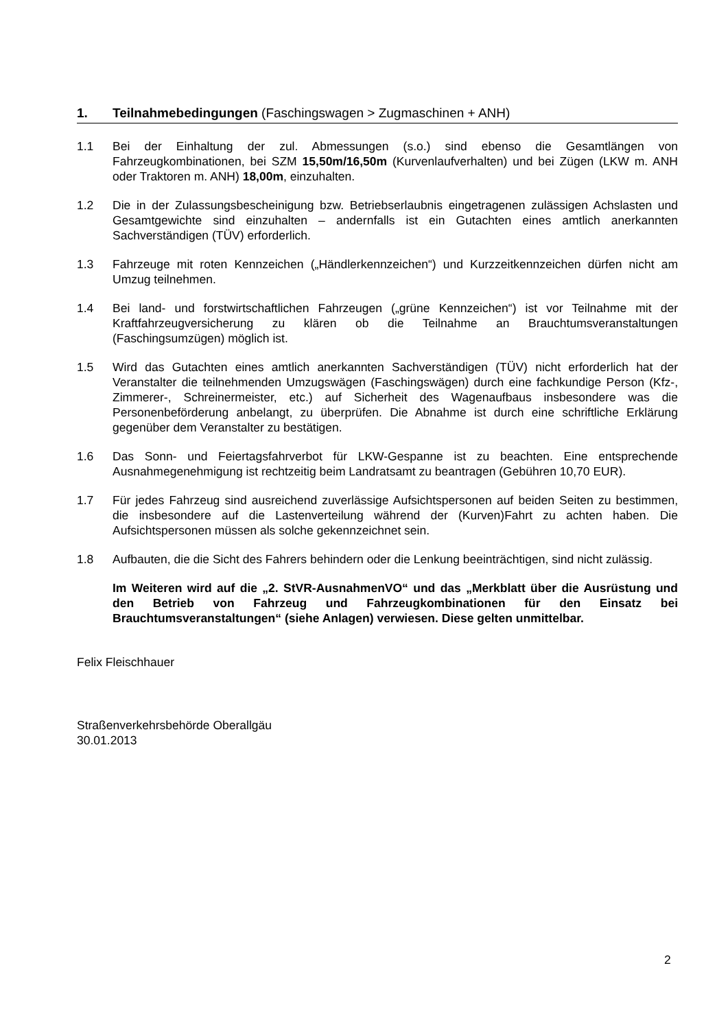1. Teilnahmebedingungen (Faschingswagen > Zugmaschinen + ANH)
1.1 Bei der Einhaltung der zul. Abmessungen (s.o.) sind ebenso die Gesamtlängen von Fahrzeugkombinationen, bei SZM 15,50m/16,50m (Kurvenlaufverhalten) und bei Zügen (LKW m. ANH oder Traktoren m. ANH) 18,00m, einzuhalten.
1.2 Die in der Zulassungsbescheinigung bzw. Betriebserlaubnis eingetragenen zulässigen Achslasten und Gesamtgewichte sind einzuhalten – andernfalls ist ein Gutachten eines amtlich anerkannten Sachverständigen (TÜV) erforderlich.
1.3 Fahrzeuge mit roten Kennzeichen („Händlerkennzeichen“) und Kurzzeitkennzeichen dürfen nicht am Umzug teilnehmen.
1.4 Bei land- und forstwirtschaftlichen Fahrzeugen („grüne Kennzeichen“) ist vor Teilnahme mit der Kraftfahrzeugversicherung zu klären ob die Teilnahme an Brauchtumsveranstaltungen (Faschingsumzügen) möglich ist.
1.5 Wird das Gutachten eines amtlich anerkannten Sachverständigen (TÜV) nicht erforderlich hat der Veranstalter die teilnehmenden Umzugswägen (Faschingswägen) durch eine fachkundige Person (Kfz-, Zimmerer-, Schreinermeister, etc.) auf Sicherheit des Wagenaufbaus insbesondere was die Personenbeförderung anbelangt, zu überprüfen. Die Abnahme ist durch eine schriftliche Erklärung gegenüber dem Veranstalter zu bestätigen.
1.6 Das Sonn- und Feiertagsfahrverbot für LKW-Gespanne ist zu beachten. Eine entsprechende Ausnahmegenehmigung ist rechtzeitig beim Landratsamt zu beantragen (Gebühren 10,70 EUR).
1.7 Für jedes Fahrzeug sind ausreichend zuverlässige Aufsichtspersonen auf beiden Seiten zu bestimmen, die insbesondere auf die Lastenverteilung während der (Kurven)Fahrt zu achten haben. Die Aufsichtspersonen müssen als solche gekennzeichnet sein.
1.8 Aufbauten, die die Sicht des Fahrers behindern oder die Lenkung beeinträchtigen, sind nicht zulässig.
Im Weiteren wird auf die „2. StVR-AusnahmenVO“ und das „Merkblatt über die Ausrüstung und den Betrieb von Fahrzeug und Fahrzeugkombinationen für den Einsatz bei Brauchtumsveranstaltungen“ (siehe Anlagen) verwiesen. Diese gelten unmittelbar.
Felix Fleischhauer
Straßenverkehrsbehörde Oberallgäu
30.01.2013
2